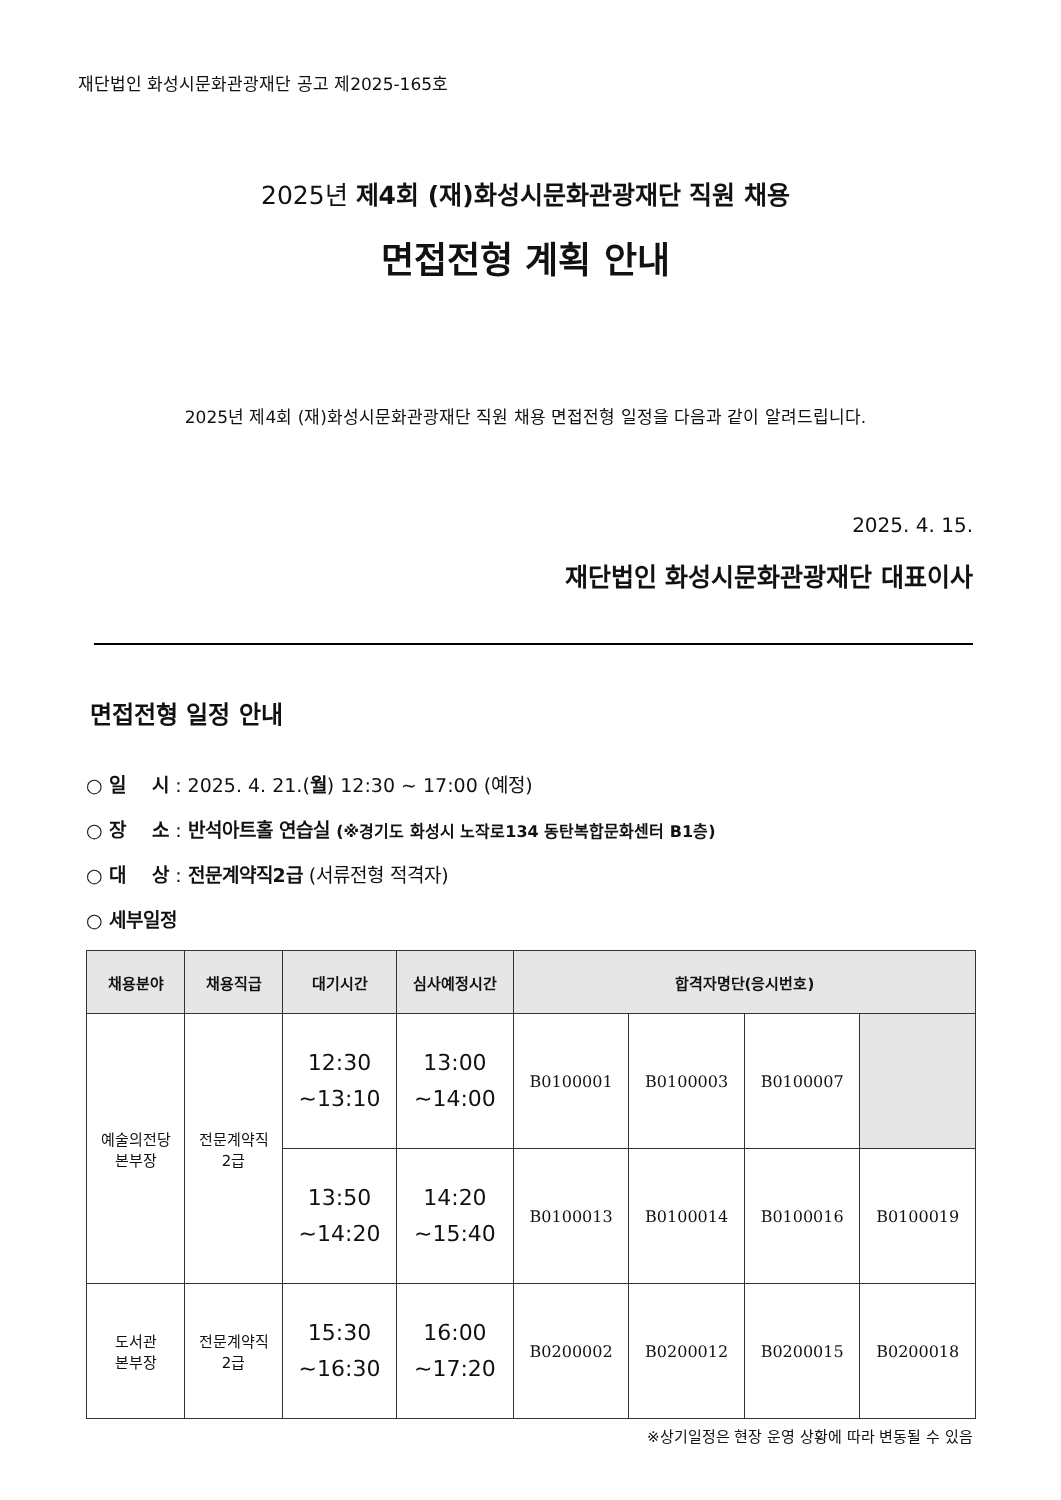재단법인 화성시문화관광재단 공고 제2025-165호
2025년 제4회 (재)화성시문화관광재단 직원 채용
면접전형 계획 안내
2025년 제4회 (재)화성시문화관광재단 직원 채용 면접전형 일정을 다음과 같이 알려드립니다.
2025. 4. 15.
재단법인 화성시문화관광재단 대표이사
면접전형 일정 안내
○ 일 시 : 2025. 4. 21.(월) 12:30 ~ 17:00 (예정)
○ 장 소 : 반석아트홀 연습실 (※경기도 화성시 노작로134 동탄복합문화센터 B1층)
○ 대 상 : 전문계약직2급 (서류전형 적격자)
○ 세부일정
| 채용분야 | 채용직급 | 대기시간 | 심사예정시간 | 합격자명단(응시번호) | | | |
| --- | --- | --- | --- | --- | --- | --- | --- |
| 예술의전당 본부장 | 전문계약직 2급 | 12:30 ~13:10 | 13:00 ~14:00 | B0100001 | B0100003 | B0100007 | |
| | | 13:50 ~14:20 | 14:20 ~15:40 | B0100013 | B0100014 | B0100016 | B0100019 |
| 도서관 본부장 | 전문계약직 2급 | 15:30 ~16:30 | 16:00 ~17:20 | B0200002 | B0200012 | B0200015 | B0200018 |
※상기일정은 현장 운영 상황에 따라 변동될 수 있음